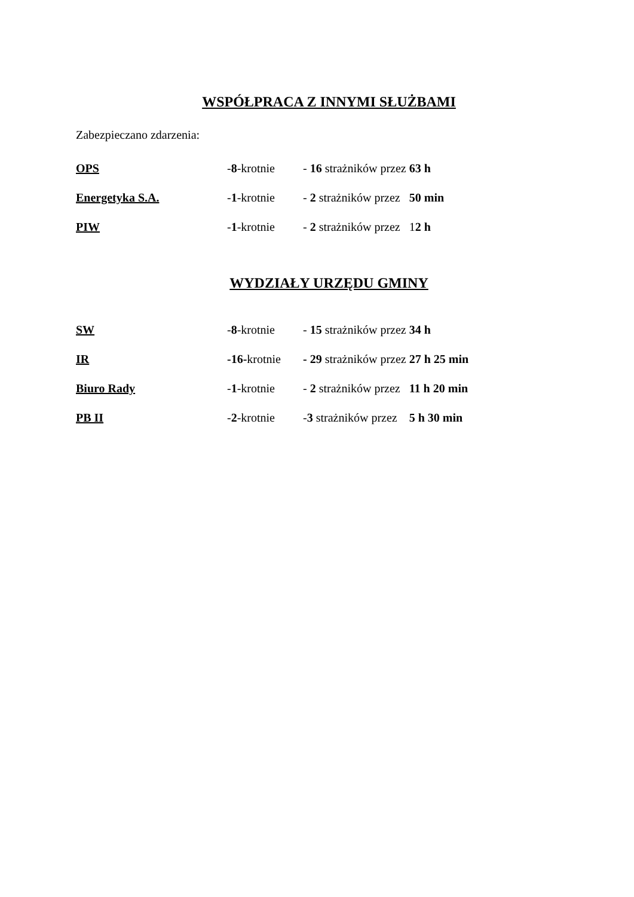WSPÓŁPRACA Z INNYMI SŁUŻBAMI
Zabezpieczano zdarzenia:
OPS -8-krotnie - 16 strażników przez 63 h
Energetyka S.A. -1-krotnie - 2 strażników przez 50 min
PIW -1-krotnie - 2 strażników przez 12 h
WYDZIAŁY URZĘDU GMINY
SW -8-krotnie - 15 strażników przez 34 h
IR -16-krotnie - 29 strażników przez 27 h 25 min
Biuro Rady -1-krotnie - 2 strażników przez 11 h 20 min
PB II -2-krotnie -3 strażników przez 5 h 30 min